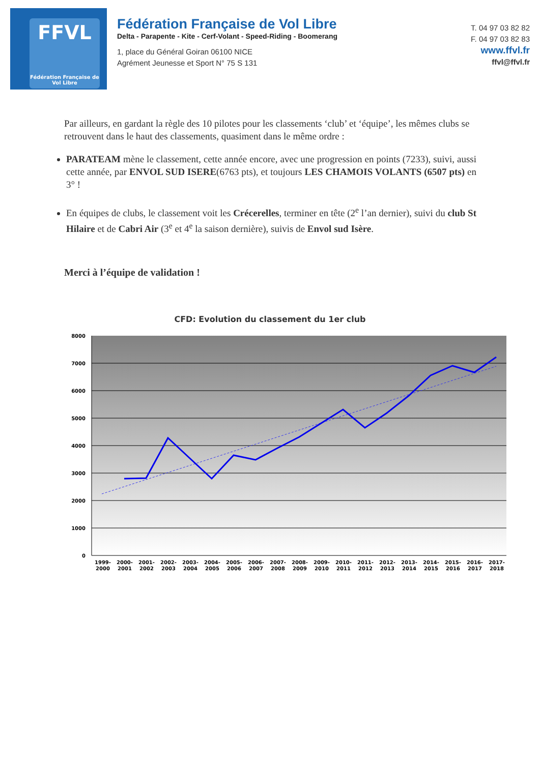FFVL
Fédération Française de Vol Libre
Fédération Française de Vol Libre
Delta - Parapente - Kite - Cerf-Volant - Speed-Riding - Boomerang
1, place du Général Goiran 06100 NICE
Agrément Jeunesse et Sport N° 75 S 131
T. 04 97 03 82 82
F. 04 97 03 82 83
www.ffvl.fr
ffvl@ffvl.fr
Par ailleurs, en gardant la règle des 10 pilotes pour les classements ‘club’ et ‘équipe’, les mêmes clubs se retrouvent dans le haut des classements, quasiment dans le même ordre :
PARATEAM mène le classement, cette année encore, avec une progression en points (7233), suivi, aussi cette année, par ENVOL SUD ISERE(6763 pts), et toujours LES CHAMOIS VOLANTS (6507 pts) en 3° !
En équipes de clubs, le classement voit les Crécerelles, terminer en tête (2<sup>e</sup> l’an dernier), suivi du club St Hilaire et de Cabri Air (3<sup>e</sup> et 4<sup>e</sup> la saison dernière), suivis de Envol sud Isère.
Merci à l’équipe de validation !
CFD: Evolution du classement du 1er club
8000
7000
6000
5000
4000
3000
2000
1000
0
1999-
2000
2000-
2001
2001-
2002
2002-
2003
2003-
2004
2004-
2005
2005-
2006
2006-
2007
2007-
2008
2008-
2009
2009-
2010
2010-
2011
2011-
2012
2012-
2013
2013-
2014
2014-
2015
2015-
2016
2016-
2017
2017-
2018